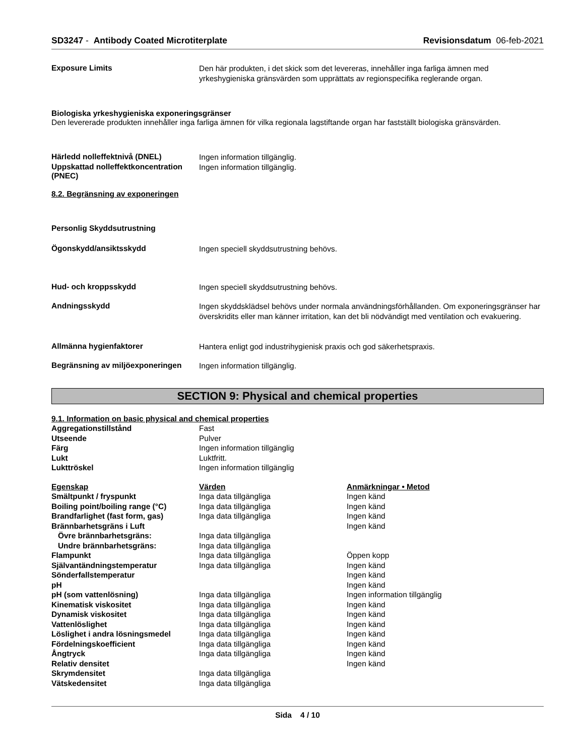SD3247 - Antibody Coated Microtiterplate Revisionsdatum 06-feb-2021
Exposure Limits
Den här produkten, i det skick som det levereras, innehåller inga farliga ämnen med yrkeshygieniska gränsvärden som upprättats av regionspecifika reglerande organ.
Biologiska yrkeshygieniska exponeringsgränser
Den levererade produkten innehåller inga farliga ämnen för vilka regionala lagstiftande organ har fastställt biologiska gränsvärden.
Härledd nolleffektnivå (DNEL)
Ingen information tillgänglig.
Uppskattad nolleffektkoncentration (PNEC)
Ingen information tillgänglig.
8.2. Begränsning av exponeringen
Personlig Skyddsutrustning
Ögonskydd/ansiktsskydd
Ingen speciell skyddsutrustning behövs.
Hud- och kroppsskydd
Ingen speciell skyddsutrustning behövs.
Andningsskydd
Ingen skyddsklädsel behövs under normala användningsförhållanden. Om exponeringsgränser har överskridits eller man känner irritation, kan det bli nödvändigt med ventilation och evakuering.
Allmänna hygienfaktorer
Hantera enligt god industrihygienisk praxis och god säkerhetspraxis.
Begränsning av miljöexponeringen
Ingen information tillgänglig.
SECTION 9: Physical and chemical properties
9.1. Information on basic physical and chemical properties
| Aggregationstillstånd | Fast |
| Utseende | Pulver |
| Färg | Ingen information tillgänglig |
| Lukt | Luktfritt. |
| Lukttröskel | Ingen information tillgänglig |
| Egenskap | Värden | Anmärkningar • Metod |
| --- | --- | --- |
| Smältpunkt / fryspunkt | Inga data tillgängliga | Ingen känd |
| Boiling point/boiling range (°C) | Inga data tillgängliga | Ingen känd |
| Brandfarlighet (fast form, gas) | Inga data tillgängliga | Ingen känd |
| Brännbarhetsgräns i Luft | | Ingen känd |
| Övre brännbarhetsgräns: | Inga data tillgängliga | |
| Undre brännbarhetsgräns: | Inga data tillgängliga | |
| Flampunkt | Inga data tillgängliga | Öppen kopp |
| Självantändningstemperatur | Inga data tillgängliga | Ingen känd |
| Sönderfallstemperatur | | Ingen känd |
| pH | | Ingen känd |
| pH (som vattenlösning) | Inga data tillgängliga | Ingen information tillgänglig |
| Kinematisk viskositet | Inga data tillgängliga | Ingen känd |
| Dynamisk viskositet | Inga data tillgängliga | Ingen känd |
| Vattenlöslighet | Inga data tillgängliga | Ingen känd |
| Löslighet i andra lösningsmedel | Inga data tillgängliga | Ingen känd |
| Fördelningskoefficient | Inga data tillgängliga | Ingen känd |
| Ångtryck | Inga data tillgängliga | Ingen känd |
| Relativ densitet | | Ingen känd |
| Skrymdensitet | Inga data tillgängliga | |
| Vätskedensitet | Inga data tillgängliga | |
Sida 4 / 10